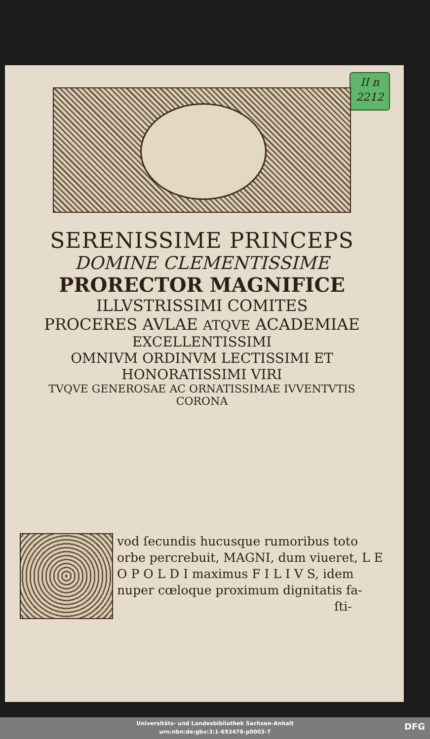II n
2212
SERENISSIME PRINCEPS
DOMINE CLEMENTISSIME
PRORECTOR MAGNIFICE
ILLVSTRISSIMI COMITES
PROCERES AVLAE ATQVE ACADEMIAE
EXCELLENTISSIMI
OMNIVM ORDINVM LECTISSIMI ET
HONORATISSIMI VIRI
TVQVE GENEROSAE AC ORNATISSIMAE IVVENTVTIS
CORONA
vod ſecundis hucusque rumoribus toto orbe percrebuit, MAGNI, dum viueret, L E O P O L D I maximus F I L I V S, idem nuper cœloque proximum dignitatis fa-
ſti-
Universitäts- und Landesbibliothek Sachsen-Anhalt
urn:nbn:de:gbv:3:1-693476-p0003-7
DFG